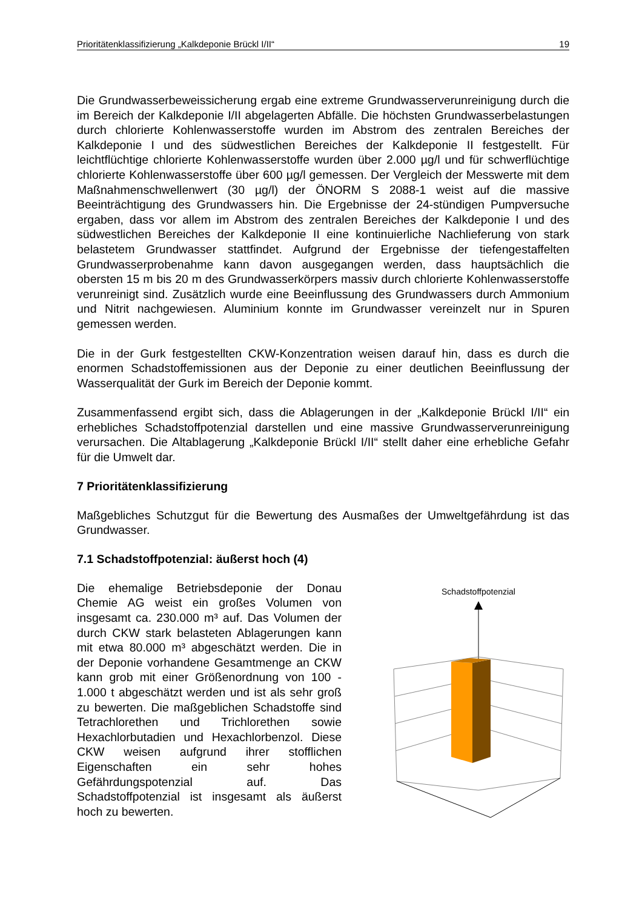Prioritätenklassifizierung „Kalkdeponie Brückl I/II“19
Die Grundwasserbeweissicherung ergab eine extreme Grundwasserverunreinigung durch die im Bereich der Kalkdeponie I/II abgelagerten Abfälle. Die höchsten Grundwasserbelastungen durch chlorierte Kohlenwasserstoffe wurden im Abstrom des zentralen Bereiches der Kalkdeponie I und des südwestlichen Bereiches der Kalkdeponie II festgestellt. Für leichtflüchtige chlorierte Kohlenwasserstoffe wurden über 2.000 µg/l und für schwerflüchtige chlorierte Kohlenwasserstoffe über 600 µg/l gemessen. Der Vergleich der Messwerte mit dem Maßnahmenschwellenwert (30 µg/l) der ÖNORM S 2088-1 weist auf die massive Beeinträchtigung des Grundwassers hin. Die Ergebnisse der 24-stündigen Pumpversuche ergaben, dass vor allem im Abstrom des zentralen Bereiches der Kalkdeponie I und des südwestlichen Bereiches der Kalkdeponie II eine kontinuierliche Nachlieferung von stark belastetem Grundwasser stattfindet. Aufgrund der Ergebnisse der tiefengestaffelten Grundwasserprobenahme kann davon ausgegangen werden, dass hauptsächlich die obersten 15 m bis 20 m des Grundwasserkörpers massiv durch chlorierte Kohlenwasserstoffe verunreinigt sind. Zusätzlich wurde eine Beeinflussung des Grundwassers durch Ammonium und Nitrit nachgewiesen. Aluminium konnte im Grundwasser vereinzelt nur in Spuren gemessen werden.
Die in der Gurk festgestellten CKW-Konzentration weisen darauf hin, dass es durch die enormen Schadstoffemissionen aus der Deponie zu einer deutlichen Beeinflussung der Wasserqualität der Gurk im Bereich der Deponie kommt.
Zusammenfassend ergibt sich, dass die Ablagerungen in der „Kalkdeponie Brückl I/II“ ein erhebliches Schadstoffpotenzial darstellen und eine massive Grundwasserverunreinigung verursachen. Die Altablagerung „Kalkdeponie Brückl I/II“ stellt daher eine erhebliche Gefahr für die Umwelt dar.
7 Prioritätenklassifizierung
Maßgebliches Schutzgut für die Bewertung des Ausmaßes der Umweltgefährdung ist das Grundwasser.
7.1 Schadstoffpotenzial: äußerst hoch (4)
Die ehemalige Betriebsdeponie der Donau Chemie AG weist ein großes Volumen von insgesamt ca. 230.000 m³ auf. Das Volumen der durch CKW stark belasteten Ablagerungen kann mit etwa 80.000 m³ abgeschätzt werden. Die in der Deponie vorhandene Gesamtmenge an CKW kann grob mit einer Größenordnung von 100 - 1.000 t abgeschätzt werden und ist als sehr groß zu bewerten. Die maßgeblichen Schadstoffe sind Tetrachlorethen und Trichlorethen sowie Hexachlorbutadien und Hexachlorbenzol. Diese CKW weisen aufgrund ihrer stofflichen Eigenschaften ein sehr hohes Gefährdungspotenzial auf. Das Schadstoffpotenzial ist insgesamt als äußerst hoch zu bewerten.
Schadstoffpotenzial